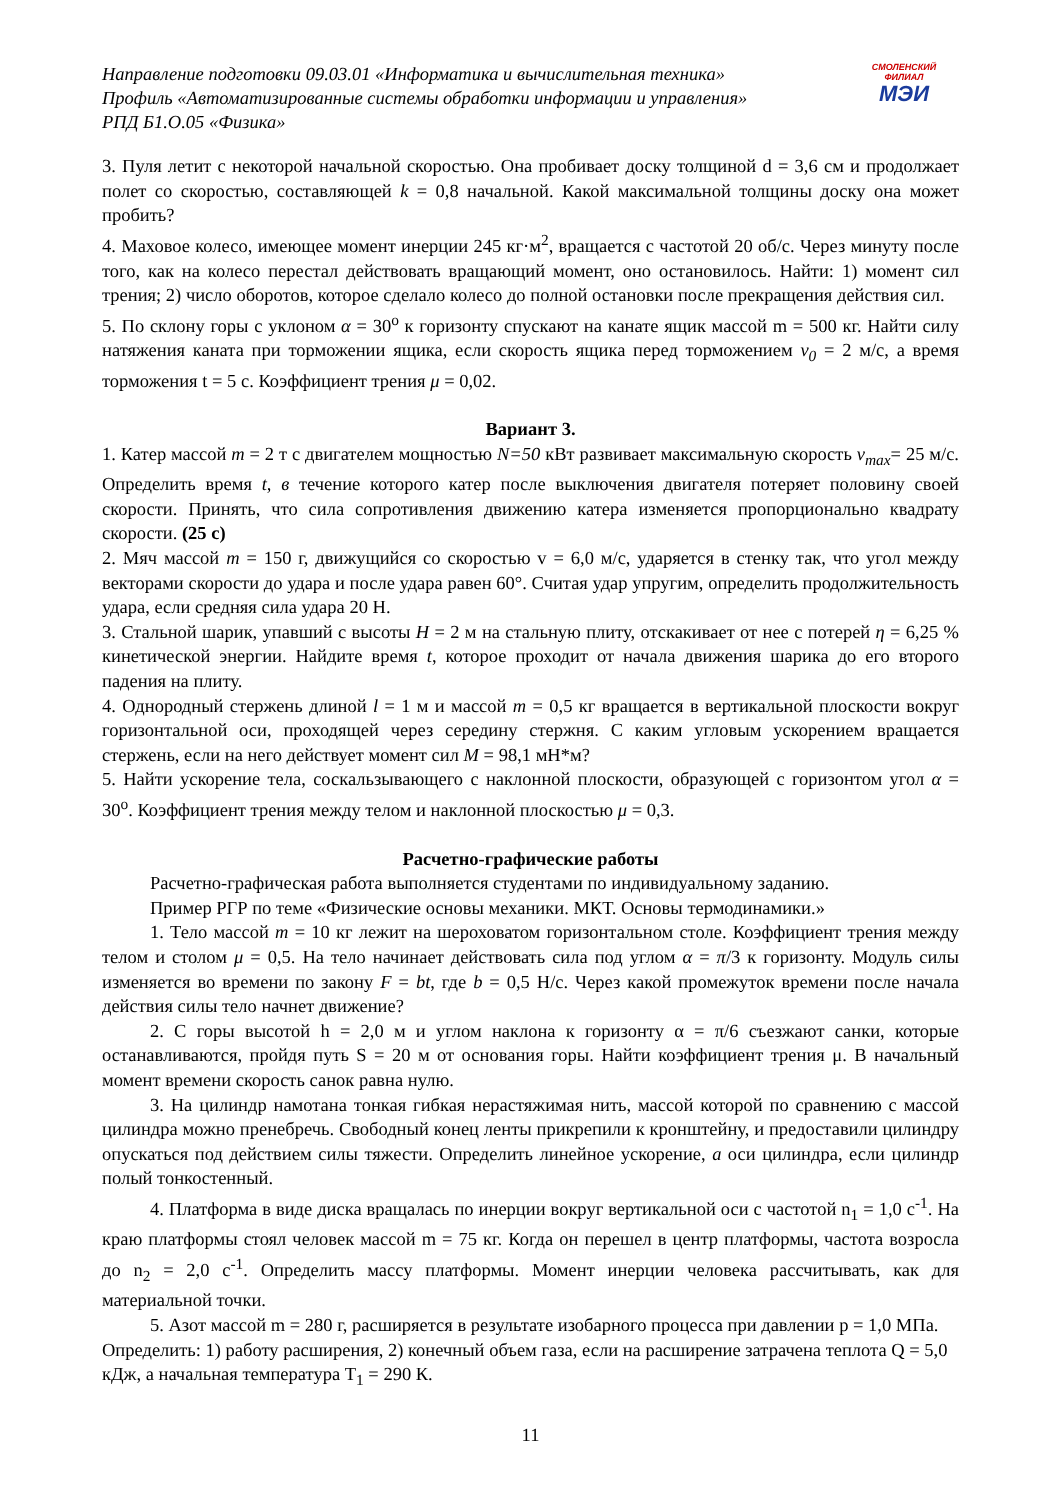Направление подготовки 09.03.01 «Информатика и вычислительная техника»
Профиль «Автоматизированные системы обработки информации и управления»
РПД Б1.О.05 «Физика»
СМОЛЕНСКИЙ
ФИЛИАЛ
МЭИ
3. Пуля летит с некоторой начальной скоростью. Она пробивает доску толщиной d = 3,6 см и продолжает полет со скоростью, составляющей k = 0,8 начальной. Какой максимальной толщины доску она может пробить?
4. Маховое колесо, имеющее момент инерции 245 кг·м<sup>2</sup>, вращается с частотой 20 об/с. Через минуту после того, как на колесо перестал действовать вращающий момент, оно остановилось. Найти: 1) момент сил трения; 2) число оборотов, которое сделало колесо до полной остановки после прекращения действия сил.
5. По склону горы с уклоном α = 30<sup>o</sup> к горизонту спускают на канате ящик массой m = 500 кг. Найти силу натяжения каната при торможении ящика, если скорость ящика перед торможением v<sub>0</sub> = 2 м/с, а время торможения t = 5 с. Коэффициент трения μ = 0,02.
Вариант 3.
1. Катер массой m = 2 т с двигателем мощностью N=50 кВт развивает максимальную скорость v<sub>max</sub>= 25 м/с. Определить время t, в течение которого катер после выключения двигателя потеряет половину своей скорости. Принять, что сила сопротивления движению катера изменяется пропорционально квадрату скорости. (25 с)
2. Мяч массой m = 150 г, движущийся со скоростью v = 6,0 м/с, ударяется в стенку так, что угол между векторами скорости до удара и после удара равен 60°. Считая удар упругим, определить продолжительность удара, если средняя сила удара 20 Н.
3. Стальной шарик, упавший с высоты H = 2 м на стальную плиту, отскакивает от нее с потерей η = 6,25 % кинетической энергии. Найдите время t, которое проходит от начала движения шарика до его второго падения на плиту.
4. Однородный стержень длиной l = 1 м и массой m = 0,5 кг вращается в вертикальной плоскости вокруг горизонтальной оси, проходящей через середину стержня. С каким угловым ускорением вращается стержень, если на него действует момент сил M = 98,1 мН*м?
5. Найти ускорение тела, соскальзывающего с наклонной плоскости, образующей с горизонтом угол α = 30<sup>o</sup>. Коэффициент трения между телом и наклонной плоскостью μ = 0,3.
Расчетно-графические работы
Расчетно-графическая работа выполняется студентами по индивидуальному заданию.
Пример РГР по теме «Физические основы механики. МКТ. Основы термодинамики.»
1. Тело массой m = 10 кг лежит на шероховатом горизонтальном столе. Коэффициент трения между телом и столом μ = 0,5. На тело начинает действовать сила под углом α = π/3 к горизонту. Модуль силы изменяется во времени по закону F = bt, где b = 0,5 Н/с. Через какой промежуток времени после начала действия силы тело начнет движение?
2. С горы высотой h = 2,0 м и углом наклона к горизонту α = π/6 съезжают санки, которые останавливаются, пройдя путь S = 20 м от основания горы. Найти коэффициент трения μ. В начальный момент времени скорость санок равна нулю.
3. На цилиндр намотана тонкая гибкая нерастяжимая нить, массой которой по сравнению с массой цилиндра можно пренебречь. Свободный конец ленты прикрепили к кронштейну, и предоставили цилиндру опускаться под действием силы тяжести. Определить линейное ускорение, a оси цилиндра, если цилиндр полый тонкостенный.
4. Платформа в виде диска вращалась по инерции вокруг вертикальной оси с частотой n<sub>1</sub> = 1,0 с<sup>-1</sup>. На краю платформы стоял человек массой m = 75 кг. Когда он перешел в центр платформы, частота возросла до n<sub>2</sub> = 2,0 с<sup>-1</sup>. Определить массу платформы. Момент инерции человека рассчитывать, как для материальной точки.
5. Азот массой m = 280 г, расширяется в результате изобарного процесса при давлении p = 1,0 МПа. Определить: 1) работу расширения, 2) конечный объем газа, если на расширение затрачена теплота Q = 5,0 кДж, а начальная температура T<sub>1</sub> = 290 К.
11